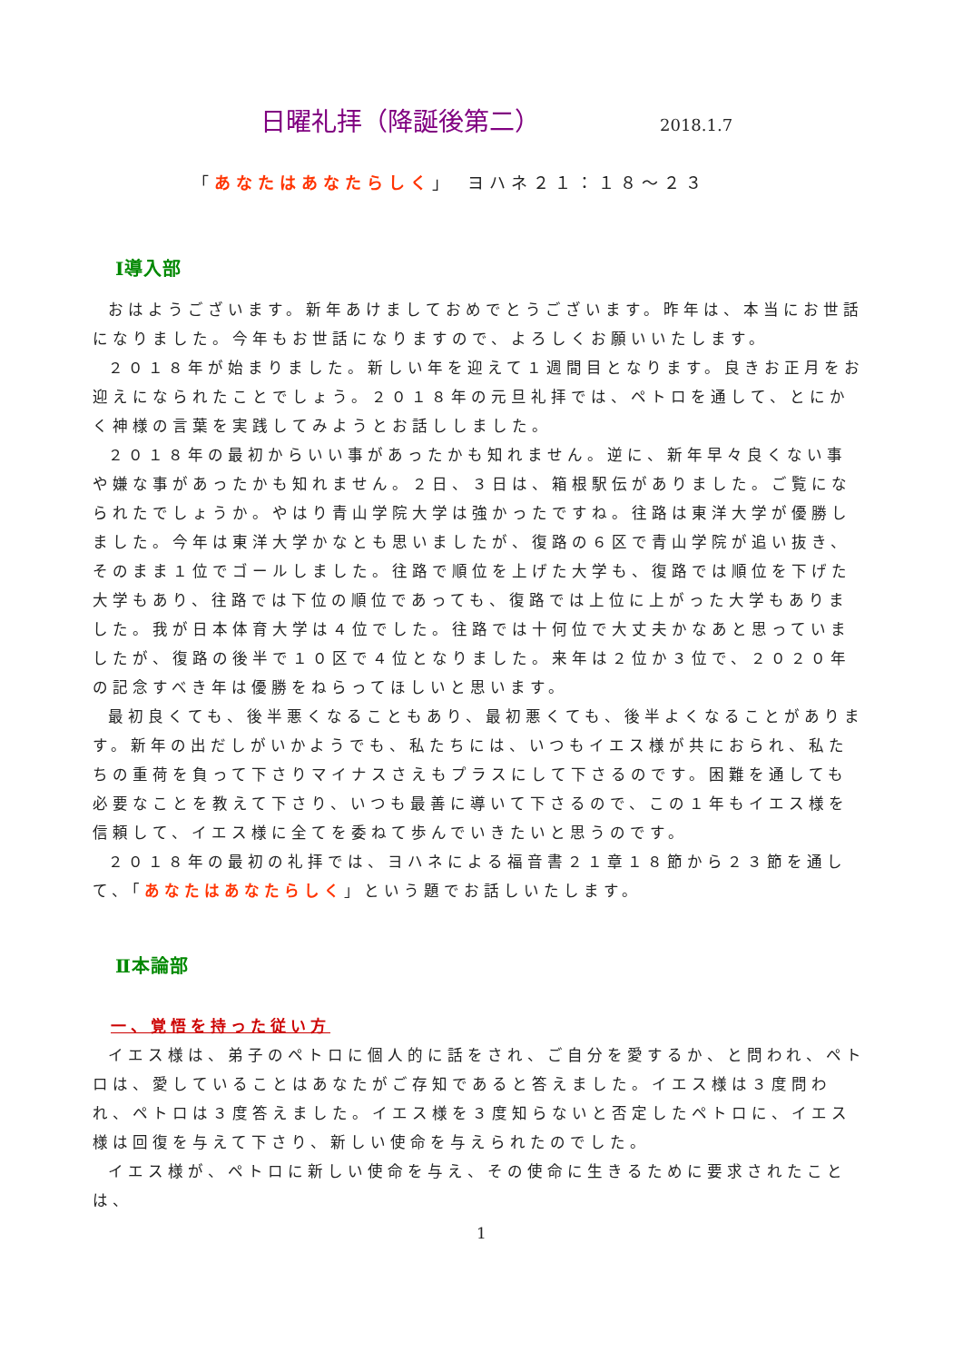日曜礼拝（降誕後第二） 2018.1.7
「あなたはあなたらしく」　ヨハネ２１：１８～２３
Ⅰ導入部
おはようございます。新年あけましておめでとうございます。昨年は、本当にお世話になりました。今年もお世話になりますので、よろしくお願いいたします。
２０１８年が始まりました。新しい年を迎えて１週間目となります。良きお正月をお迎えになられたことでしょう。２０１８年の元旦礼拝では、ペトロを通して、とにかく神様の言葉を実践してみようとお話ししました。
２０１８年の最初からいい事があったかも知れません。逆に、新年早々良くない事や嫌な事があったかも知れません。２日、３日は、箱根駅伝がありました。ご覧になられたでしょうか。やはり青山学院大学は強かったですね。往路は東洋大学が優勝しました。今年は東洋大学かなとも思いましたが、復路の６区で青山学院が追い抜き、そのまま１位でゴールしました。往路で順位を上げた大学も、復路では順位を下げた大学もあり、往路では下位の順位であっても、復路では上位に上がった大学もありました。我が日本体育大学は４位でした。往路では十何位で大丈夫かなあと思っていましたが、復路の後半で１０区で４位となりました。来年は２位か３位で、２０２０年の記念すべき年は優勝をねらってほしいと思います。
最初良くても、後半悪くなることもあり、最初悪くても、後半よくなることがあります。新年の出だしがいかようでも、私たちには、いつもイエス様が共におられ、私たちの重荷を負って下さりマイナスさえもプラスにして下さるのです。困難を通しても必要なことを教えて下さり、いつも最善に導いて下さるので、この１年もイエス様を信頼して、イエス様に全てを委ねて歩んでいきたいと思うのです。
２０１８年の最初の礼拝では、ヨハネによる福音書２１章１８節から２３節を通して、「あなたはあなたらしく」という題でお話しいたします。
Ⅱ本論部
一、覚悟を持った従い方
イエス様は、弟子のペトロに個人的に話をされ、ご自分を愛するか、と問われ、ペトロは、愛していることはあなたがご存知であると答えました。イエス様は３度問われ、ペトロは３度答えました。イエス様を３度知らないと否定したペトロに、イエス様は回復を与えて下さり、新しい使命を与えられたのでした。
イエス様が、ペトロに新しい使命を与え、その使命に生きるために要求されたことは、
1